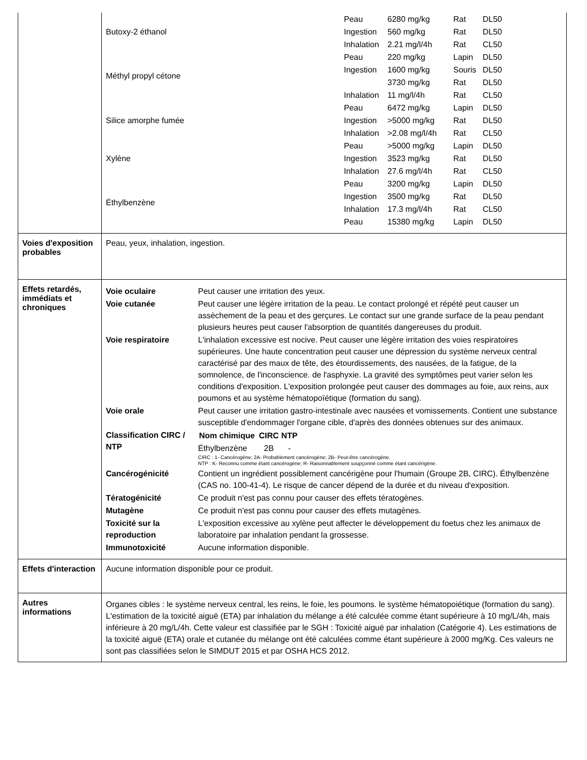| | / Butoxy-2 éthanol / Peau / 6280 mg/kg / Rat / DL50 / / / Ingestion / 560 mg/kg / Rat / DL50 / / / Inhalation / 2.21 mg/l/4h / Rat / CL50 / / Méthyl propyl cétone / Peau / 220 mg/kg / Lapin / DL50 / / / Ingestion / 1600 mg/kg / Souris / DL50 / / / / 3730 mg/kg / Rat / DL50 / / / Inhalation / 11 mg/l/4h / Rat / CL50 / / Silice amorphe fumée / Peau / 6472 mg/kg / Lapin / DL50 / / / Ingestion / >5000 mg/kg / Rat / DL50 / / / Inhalation / >2.08 mg/l/4h / Rat / CL50 / / Xylène / Peau / >5000 mg/kg / Lapin / DL50 / / / Ingestion / 3523 mg/kg / Rat / DL50 / / / Inhalation / 27.6 mg/l/4h / Rat / CL50 / / Éthylbenzène / Peau / 3200 mg/kg / Lapin / DL50 / / / Ingestion / 3500 mg/kg / Rat / DL50 / / / Inhalation / 17.3 mg/l/4h / Rat / CL50 / / / Peau / 15380 mg/kg / Lapin / DL50 / |
| Voies d'exposition probables | Peau, yeux, inhalation, ingestion. |
| Effets retardés, immédiats et chroniques | / Voie oculaire / Peut causer une irritation des yeux. / / Voie cutanée / Peut causer une légère irritation de la peau. Le contact prolongé et répété peut causer un assèchement de la peau et des gerçures. Le contact sur une grande surface de la peau pendant plusieurs heures peut causer l'absorption de quantités dangereuses du produit. / / Voie respiratoire / L'inhalation excessive est nocive. Peut causer une légère irritation des voies respiratoires supérieures. Une haute concentration peut causer une dépression du système nerveux central caractérisé par des maux de tête, des étourdissements, des nausées, de la fatigue, de la somnolence, de l'inconscience. de l'asphyxie. La gravité des symptômes peut varier selon les conditions d'exposition. L'exposition prolongée peut causer des dommages au foie, aux reins, aux poumons et au système hématopoïétique (formation du sang). / / Voie orale / Peut causer une irritation gastro-intestinale avec nausées et vomissements. Contient une substance susceptible d'endommager l'organe cible, d'après des données obtenues sur des animaux. / / Classification CIRC / NTP / / Nom chimique / CIRC / NTP / / --- / --- / --- / / Éthylbenzène / 2B / - / CIRC : 1- Cancérogène; 2A- Probablement cancérogène; 2B- Peut-être cancérogène. NTP : K- Reconnu comme étant cancérogène; R- Raisonnablement soupçonné comme étant cancérigène. / / Cancérogénicité / Contient un ingrédient possiblement cancérigène pour l'humain (Groupe 2B, CIRC). Éthylbenzène (CAS no. 100-41-4). Le risque de cancer dépend de la durée et du niveau d'exposition. / / Tératogénicité / Ce produit n'est pas connu pour causer des effets tératogènes. / / Mutagène / Ce produit n'est pas connu pour causer des effets mutagènes. / / Toxicité sur la reproduction / L'exposition excessive au xylène peut affecter le développement du foetus chez les animaux de laboratoire par inhalation pendant la grossesse. / / Immunotoxicité / Aucune information disponible. / |
| Effets d'interaction | Aucune information disponible pour ce produit. |
| Autres informations | Organes cibles : le système nerveux central, les reins, le foie, les poumons. le système hématopoiétique (formation du sang). L'estimation de la toxicité aiguë (ETA) par inhalation du mélange a été calculée comme étant supérieure à 10 mg/L/4h, mais inférieure à 20 mg/L/4h. Cette valeur est classifiée par le SGH : Toxicité aiguë par inhalation (Catégorie 4). Les estimations de la toxicité aiguë (ETA) orale et cutanée du mélange ont été calculées comme étant supérieure à 2000 mg/Kg. Ces valeurs ne sont pas classifiées selon le SIMDUT 2015 et par OSHA HCS 2012. |